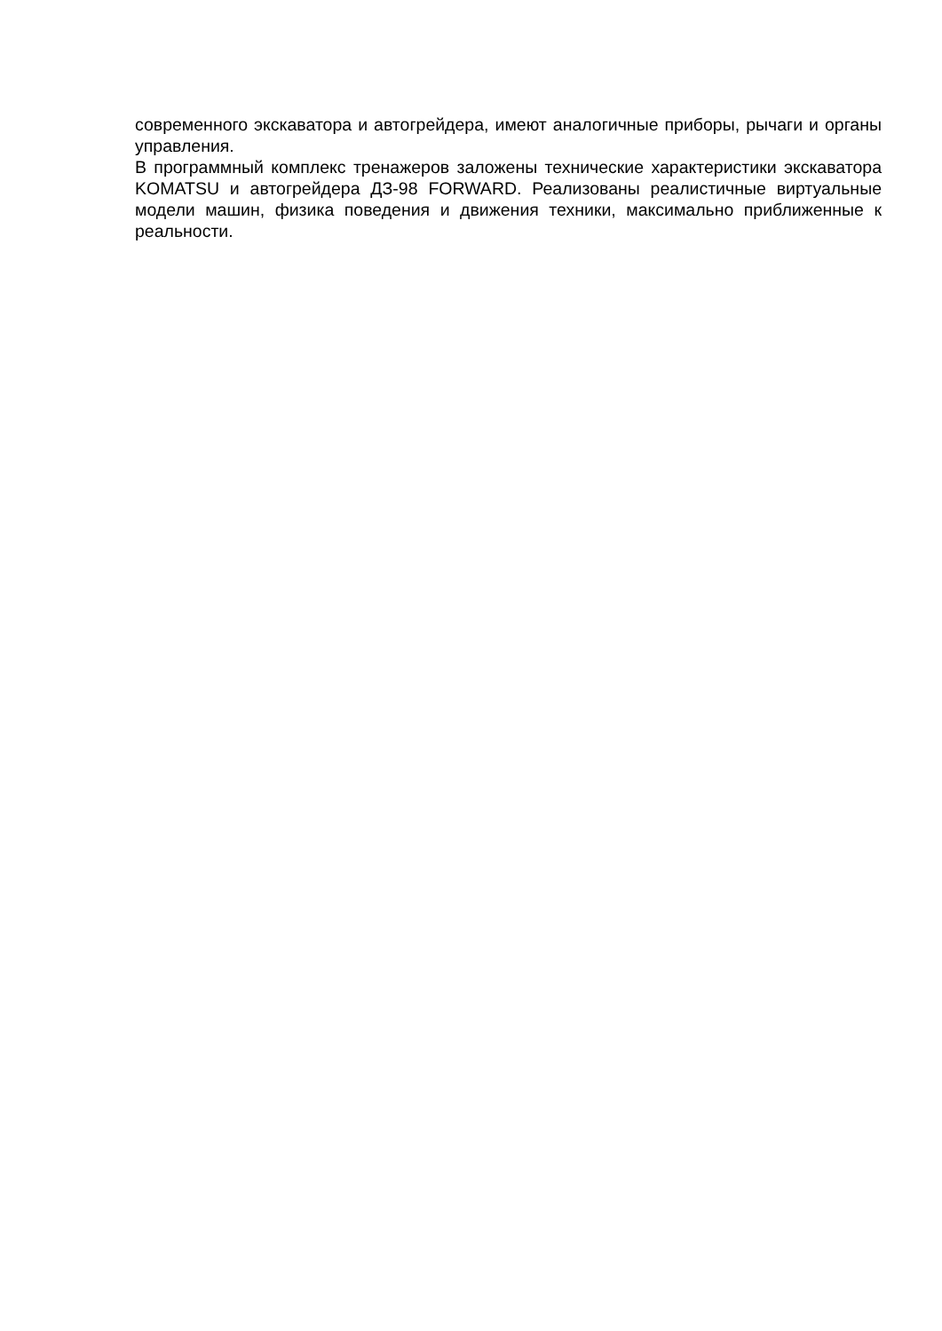современного экскаватора и автогрейдера, имеют аналогичные приборы, рычаги и органы управления.
В программный комплекс тренажеров заложены технические характеристики экскаватора KOMATSU и автогрейдера ДЗ-98 FORWARD. Реализованы реалистичные виртуальные модели машин, физика поведения и движения техники, максимально приближенные к реальности.